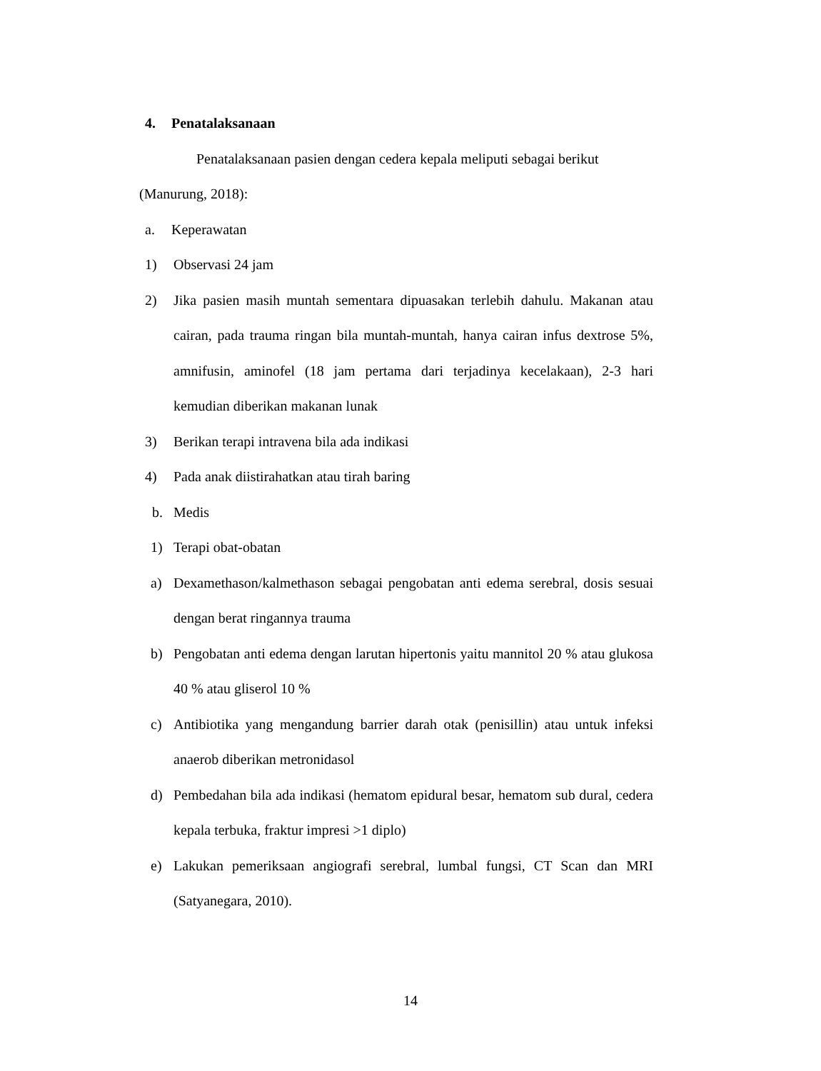4. Penatalaksanaan
Penatalaksanaan pasien dengan cedera kepala meliputi sebagai berikut (Manurung, 2018):
a. Keperawatan
1) Observasi 24 jam
2) Jika pasien masih muntah sementara dipuasakan terlebih dahulu. Makanan atau cairan, pada trauma ringan bila muntah-muntah, hanya cairan infus dextrose 5%, amnifusin, aminofel (18 jam pertama dari terjadinya kecelakaan), 2-3 hari kemudian diberikan makanan lunak
3) Berikan terapi intravena bila ada indikasi
4) Pada anak diistirahatkan atau tirah baring
b. Medis
1) Terapi obat-obatan
a) Dexamethason/kalmethason sebagai pengobatan anti edema serebral, dosis sesuai dengan berat ringannya trauma
b) Pengobatan anti edema dengan larutan hipertonis yaitu mannitol 20 % atau glukosa 40 % atau gliserol 10 %
c) Antibiotika yang mengandung barrier darah otak (penisillin) atau untuk infeksi anaerob diberikan metronidasol
d) Pembedahan bila ada indikasi (hematom epidural besar, hematom sub dural, cedera kepala terbuka, fraktur impresi >1 diplo)
e) Lakukan pemeriksaan angiografi serebral, lumbal fungsi, CT Scan dan MRI (Satyanegara, 2010).
14